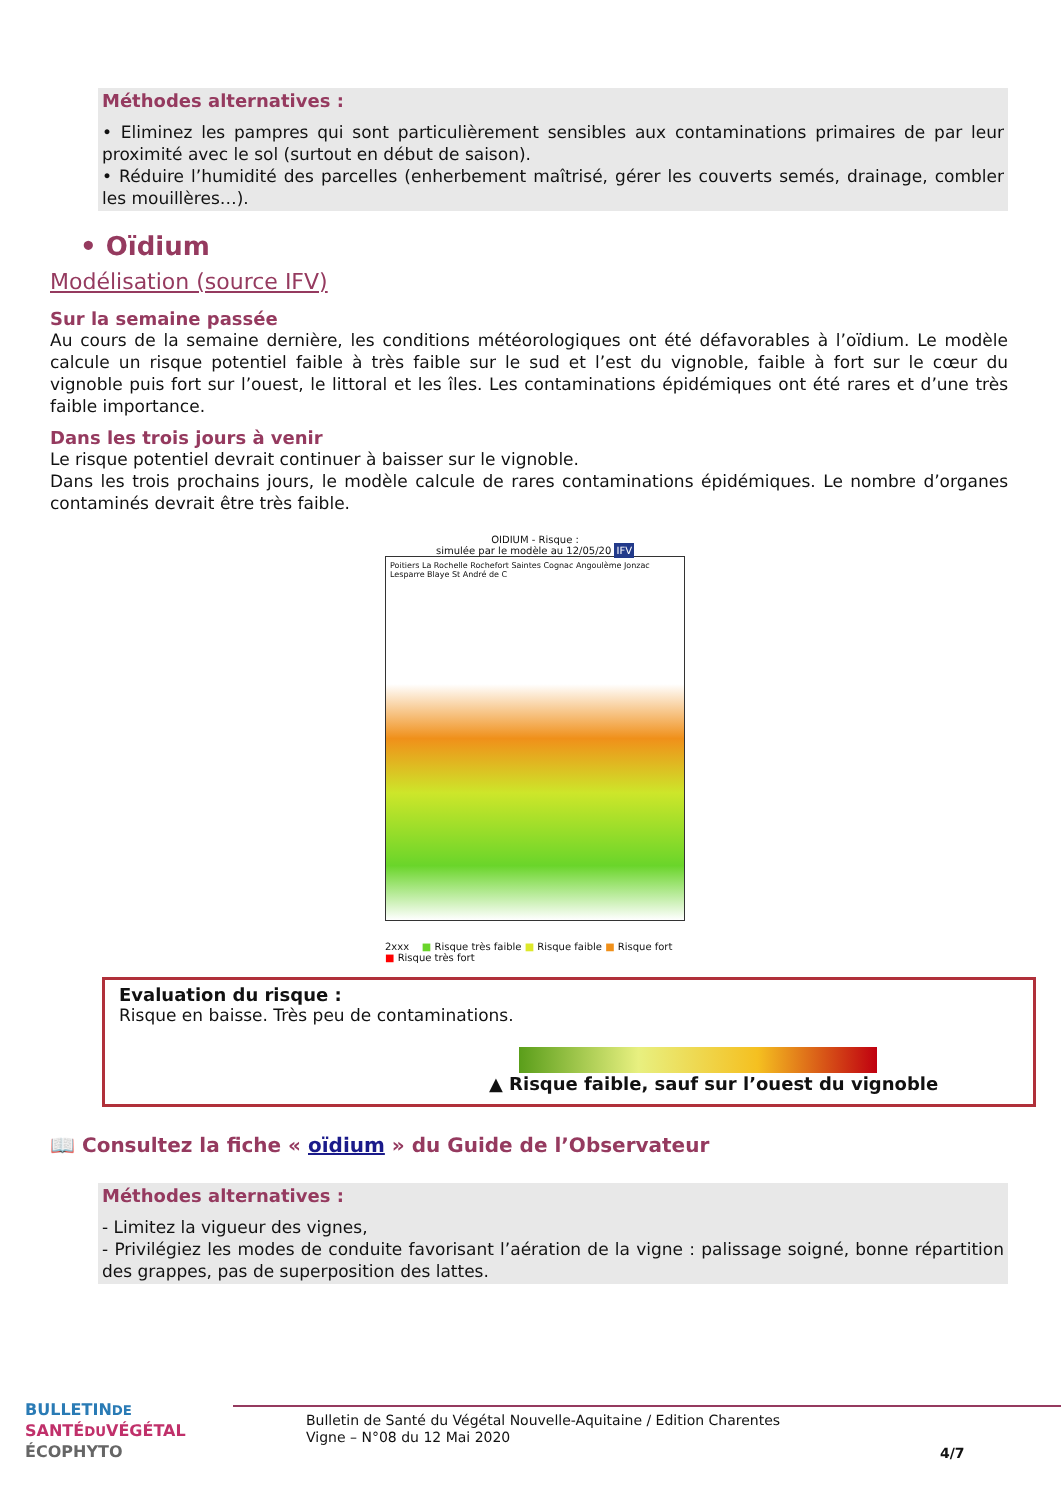Méthodes alternatives :
• Eliminez les pampres qui sont particulièrement sensibles aux contaminations primaires de par leur proximité avec le sol (surtout en début de saison).
• Réduire l’humidité des parcelles (enherbement maîtrisé, gérer les couverts semés, drainage, combler les mouillères…).
• Oïdium
Modélisation (source IFV)
Sur la semaine passée
Au cours de la semaine dernière, les conditions météorologiques ont été défavorables à l’oïdium. Le modèle calcule un risque potentiel faible à très faible sur le sud et l’est du vignoble, faible à fort sur le cœur du vignoble puis fort sur l’ouest, le littoral et les îles. Les contaminations épidémiques ont été rares et d’une très faible importance.
Dans les trois jours à venir
Le risque potentiel devrait continuer à baisser sur le vignoble.
Dans les trois prochains jours, le modèle calcule de rares contaminations épidémiques. Le nombre d’organes contaminés devrait être très faible.
OIDIUM - Risque :
simulée par le modèle au 12/05/20 IFV
Poitiers La Rochelle Rochefort Saintes Cognac Angoulème Jonzac Lesparre Blaye St André de C
2xxx ■ Risque très faible ■ Risque faible ■ Risque fort ■ Risque très fort
Evaluation du risque :
Risque en baisse. Très peu de contaminations.
▲ Risque faible, sauf sur l’ouest du vignoble
📖 Consultez la fiche « oïdium » du Guide de l’Observateur
Méthodes alternatives :
- Limitez la vigueur des vignes,
- Privilégiez les modes de conduite favorisant l’aération de la vigne : palissage soigné, bonne répartition des grappes, pas de superposition des lattes.
BULLETINDE
SANTÉDUVÉGÉTAL
ÉCOPHYTO
Bulletin de Santé du Végétal Nouvelle-Aquitaine / Edition Charentes
Vigne – N°08 du 12 Mai 2020
4/7